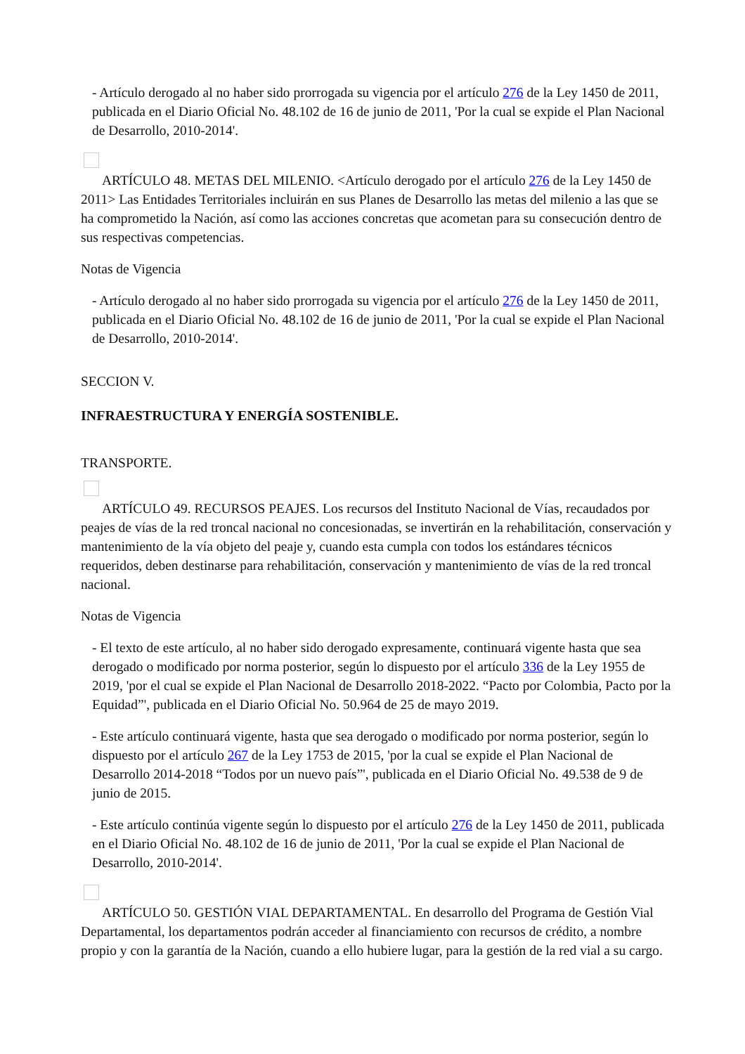- Artículo derogado al no haber sido prorrogada su vigencia por el artículo 276 de la Ley 1450 de 2011, publicada en el Diario Oficial No. 48.102 de 16 de junio de 2011, 'Por la cual se expide el Plan Nacional de Desarrollo, 2010-2014'.
ARTÍCULO 48. METAS DEL MILENIO. <Artículo derogado por el artículo 276 de la Ley 1450 de 2011> Las Entidades Territoriales incluirán en sus Planes de Desarrollo las metas del milenio a las que se ha comprometido la Nación, así como las acciones concretas que acometan para su consecución dentro de sus respectivas competencias.
Notas de Vigencia
- Artículo derogado al no haber sido prorrogada su vigencia por el artículo 276 de la Ley 1450 de 2011, publicada en el Diario Oficial No. 48.102 de 16 de junio de 2011, 'Por la cual se expide el Plan Nacional de Desarrollo, 2010-2014'.
SECCION V.
INFRAESTRUCTURA Y ENERGÍA SOSTENIBLE.
TRANSPORTE.
ARTÍCULO 49. RECURSOS PEAJES. Los recursos del Instituto Nacional de Vías, recaudados por peajes de vías de la red troncal nacional no concesionadas, se invertirán en la rehabilitación, conservación y mantenimiento de la vía objeto del peaje y, cuando esta cumpla con todos los estándares técnicos requeridos, deben destinarse para rehabilitación, conservación y mantenimiento de vías de la red troncal nacional.
Notas de Vigencia
- El texto de este artículo, al no haber sido derogado expresamente, continuará vigente hasta que sea derogado o modificado por norma posterior, según lo dispuesto por el artículo 336 de la Ley 1955 de 2019, 'por el cual se expide el Plan Nacional de Desarrollo 2018-2022. “Pacto por Colombia, Pacto por la Equidad”', publicada en el Diario Oficial No. 50.964 de 25 de mayo 2019.
- Este artículo continuará vigente, hasta que sea derogado o modificado por norma posterior, según lo dispuesto por el artículo 267 de la Ley 1753 de 2015, 'por la cual se expide el Plan Nacional de Desarrollo 2014-2018 “Todos por un nuevo país”', publicada en el Diario Oficial No. 49.538 de 9 de junio de 2015.
- Este artículo continúa vigente según lo dispuesto por el artículo 276 de la Ley 1450 de 2011, publicada en el Diario Oficial No. 48.102 de 16 de junio de 2011, 'Por la cual se expide el Plan Nacional de Desarrollo, 2010-2014'.
ARTÍCULO 50. GESTIÓN VIAL DEPARTAMENTAL. En desarrollo del Programa de Gestión Vial Departamental, los departamentos podrán acceder al financiamiento con recursos de crédito, a nombre propio y con la garantía de la Nación, cuando a ello hubiere lugar, para la gestión de la red vial a su cargo.